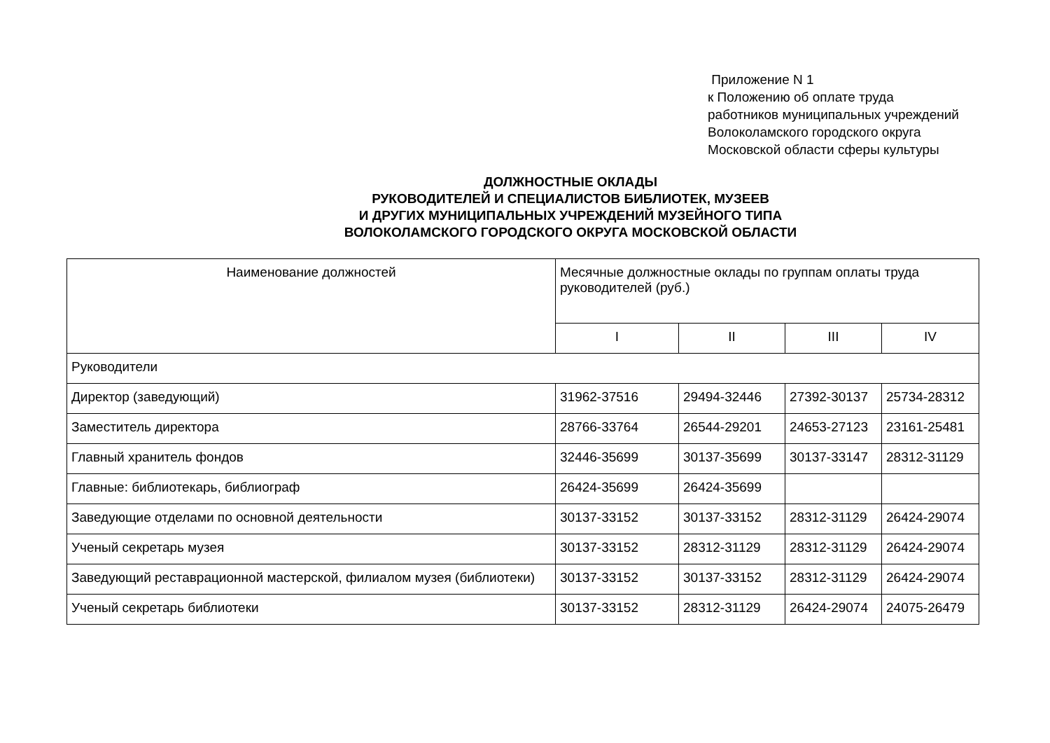Приложение N 1
к Положению об оплате труда
работников муниципальных учреждений
Волоколамского городского округа
Московской области сферы культуры
ДОЛЖНОСТНЫЕ ОКЛАДЫ
РУКОВОДИТЕЛЕЙ И СПЕЦИАЛИСТОВ БИБЛИОТЕК, МУЗЕЕВ
И ДРУГИХ МУНИЦИПАЛЬНЫХ УЧРЕЖДЕНИЙ МУЗЕЙНОГО ТИПА
ВОЛОКОЛАМСКОГО ГОРОДСКОГО ОКРУГА МОСКОВСКОЙ ОБЛАСТИ
| Наименование должностей | Месячные должностные оклады по группам оплаты труда руководителей (руб.) | | | |
| --- | --- | --- | --- | --- |
| | I | II | III | IV |
| Руководители | | | | |
| Директор (заведующий) | 31962-37516 | 29494-32446 | 27392-30137 | 25734-28312 |
| Заместитель директора | 28766-33764 | 26544-29201 | 24653-27123 | 23161-25481 |
| Главный хранитель фондов | 32446-35699 | 30137-35699 | 30137-33147 | 28312-31129 |
| Главные: библиотекарь, библиограф | 26424-35699 | 26424-35699 | | |
| Заведующие отделами по основной деятельности | 30137-33152 | 30137-33152 | 28312-31129 | 26424-29074 |
| Ученый секретарь музея | 30137-33152 | 28312-31129 | 28312-31129 | 26424-29074 |
| Заведующий реставрационной мастерской, филиалом музея (библиотеки) | 30137-33152 | 30137-33152 | 28312-31129 | 26424-29074 |
| Ученый секретарь библиотеки | 30137-33152 | 28312-31129 | 26424-29074 | 24075-26479 |